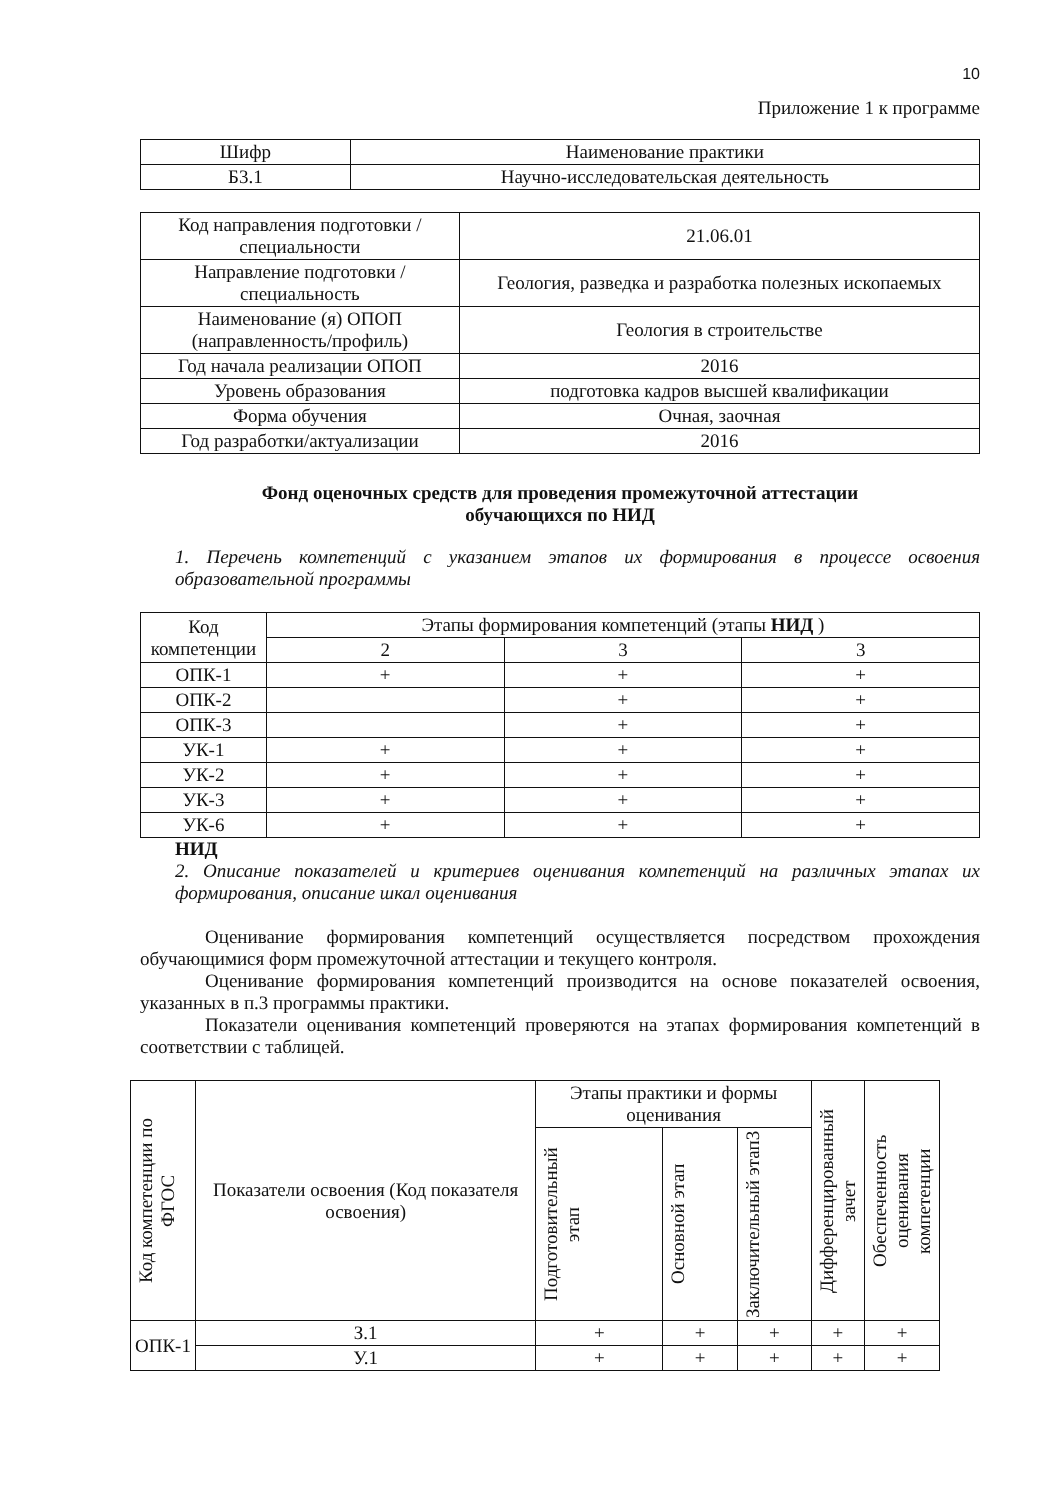10
Приложение 1 к программе
| Шифр | Наименование практики |
| Б3.1 | Научно-исследовательская деятельность |
| Код направления подготовки / специальности | 21.06.01 |
| Направление подготовки / специальность | Геология, разведка и разработка полезных ископаемых |
| Наименование (я) ОПОП (направленность/профиль) | Геология в строительстве |
| Год начала реализации ОПОП | 2016 |
| Уровень образования | подготовка кадров высшей квалификации |
| Форма обучения | Очная, заочная |
| Год разработки/актуализации | 2016 |
Фонд оценочных средств для проведения промежуточной аттестации
обучающихся по НИД
1. Перечень компетенций с указанием этапов их формирования в процессе освоения образовательной программы
| Код компетенции | Этапы формирования компетенций (этапы НИД ) | | |
| | 2 | 3 | 3 |
| ОПК-1 | + | + | + |
| ОПК-2 | | + | + |
| ОПК-3 | | + | + |
| УК-1 | + | + | + |
| УК-2 | + | + | + |
| УК-3 | + | + | + |
| УК-6 | + | + | + |
НИД
2. Описание показателей и критериев оценивания компетенций на различных этапах их формирования, описание шкал оценивания
Оценивание формирования компетенций осуществляется посредством прохождения обучающимися форм промежуточной аттестации и текущего контроля.
Оценивание формирования компетенций производится на основе показателей освоения, указанных в п.3 программы практики.
Показатели оценивания компетенций проверяются на этапах формирования компетенций в соответствии с таблицей.
| Код компетенции по ФГОС | Показатели освоения (Код показателя освоения) | Этапы практики и формы оценивания | | | Дифференцированный зачет | Обеспеченность оценивания компетенции |
| --- | --- | --- | --- | --- | --- | --- |
| | | Подготовительный этап | Основной этап | Заключительный этап3 | | |
| ОПК-1 | З.1 | + | + | + | + | + |
| | У.1 | + | + | + | + | + |